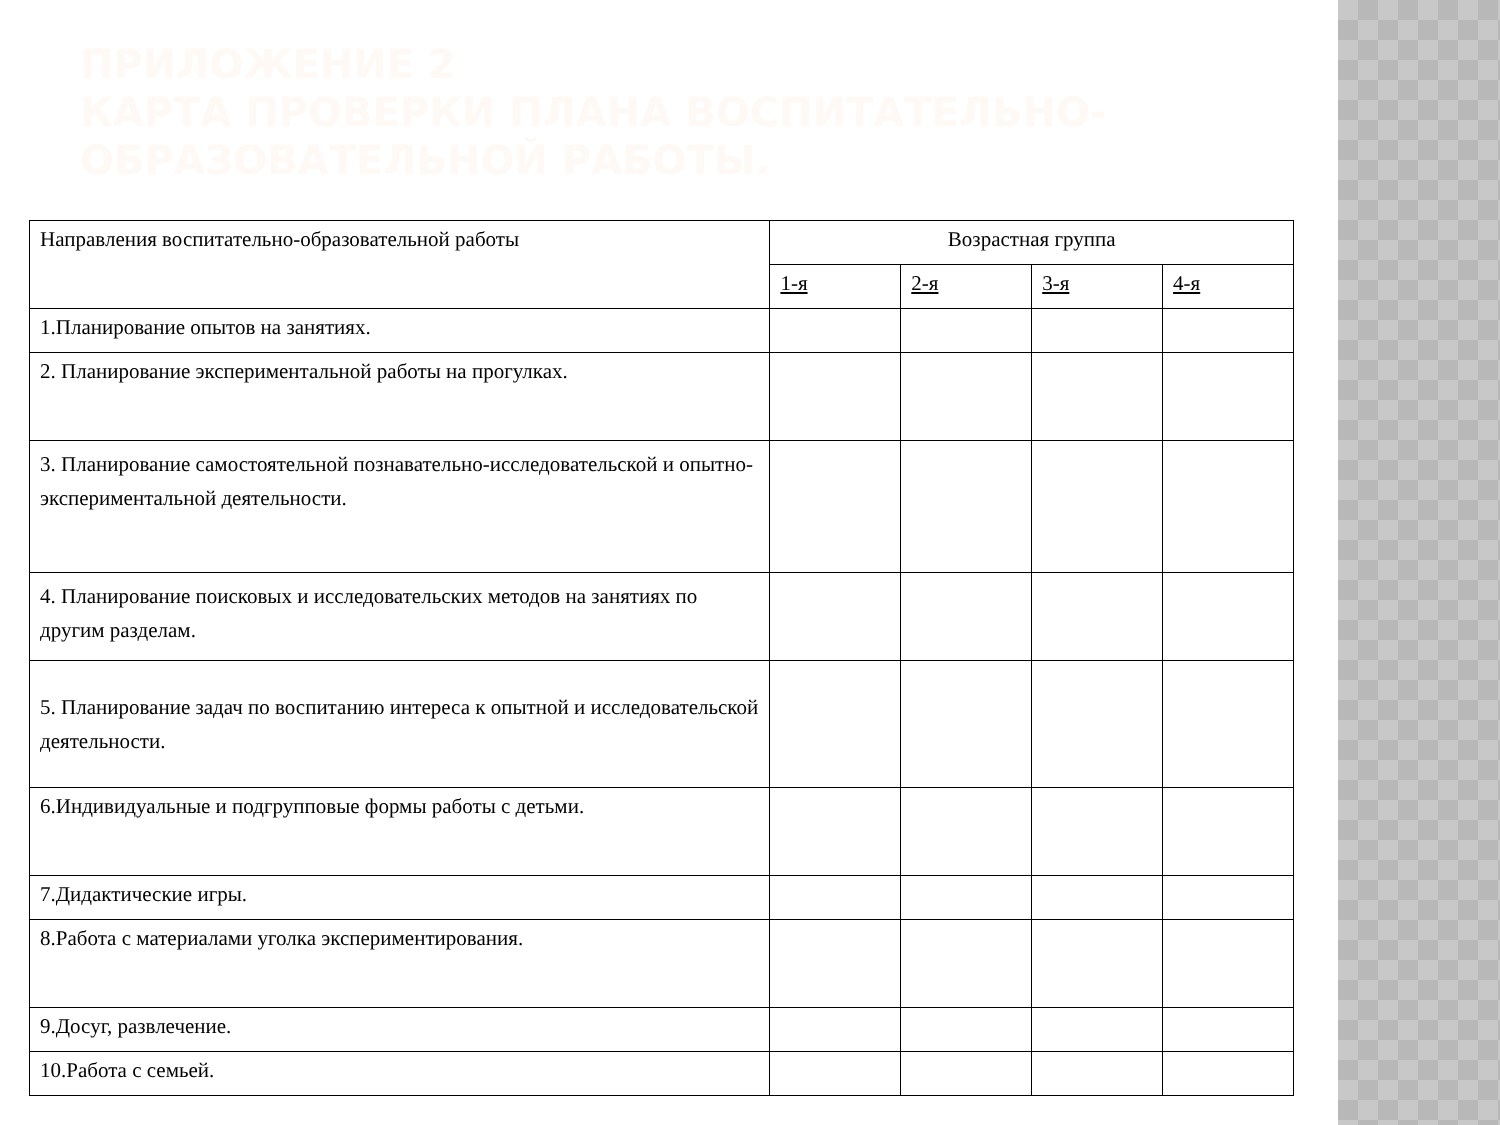ПРИЛОЖЕНИЕ 2
КАРТА ПРОВЕРКИ ПЛАНА ВОСПИТАТЕЛЬНО-
ОБРАЗОВАТЕЛЬНОЙ РАБОТЫ.
| Направления воспитательно-образовательной работы | Возрастная группа | | | |
| | 1-я | 2-я | 3-я | 4-я |
| 1.Планирование опытов на занятиях. | | | | |
| 2. Планирование экспериментальной работы на прогулках. | | | | |
| 3. Планирование самостоятельной познавательно-исследовательской и опытно-экспериментальной деятельности. | | | | |
| 4. Планирование поисковых и исследовательских методов на занятиях по другим разделам. | | | | |
| 5. Планирование задач по воспитанию интереса к опытной и исследовательской деятельности. | | | | |
| 6.Индивидуальные и подгрупповые формы работы с детьми. | | | | |
| 7.Дидактические игры. | | | | |
| 8.Работа с материалами уголка экспериментирования. | | | | |
| 9.Досуг, развлечение. | | | | |
| 10.Работа с семьей. | | | | |